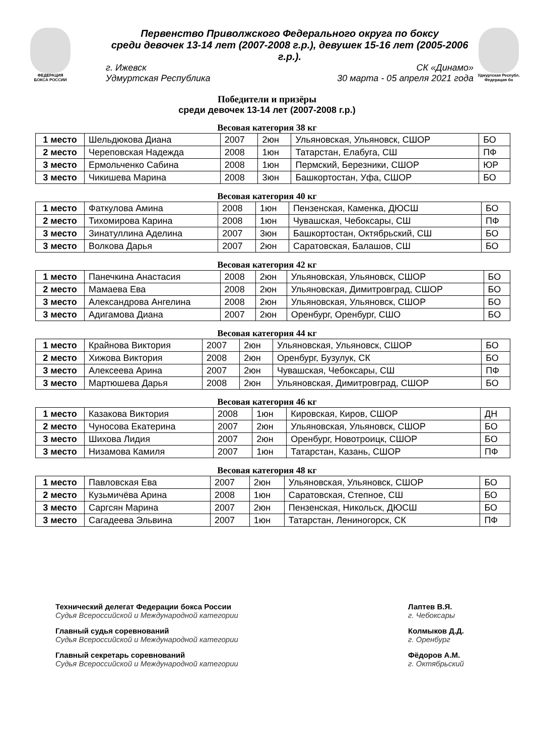ФЕДЕРАЦИЯ
БОКСА РОССИИ
Первенство Приволжского Федерального округа по боксу
среди девочек 13-14 лет (2007-2008 г.р.), девушек 15-16 лет (2005-2006 г.р.).
г. Ижевск СК «Динамо»
Удмуртская Республика 30 марта - 05 апреля 2021 года
Удмуртская Республ.
Федерация бо
Победители и призёры
среди девочек 13-14 лет (2007-2008 г.р.)
Весовая категория 38 кг
| 1 место | Шельдюкова Диана | 2007 | 2юн | Ульяновская, Ульяновск, СШОР | БО |
| 2 место | Череповская Надежда | 2008 | 1юн | Татарстан, Елабуга, СШ | ПФ |
| 3 место | Ермольченко Сабина | 2008 | 1юн | Пермский, Березники, СШОР | ЮР |
| 3 место | Чикишева Марина | 2008 | 3юн | Башкортостан, Уфа, СШОР | БО |
Весовая категория 40 кг
| 1 место | Фаткулова Амина | 2008 | 1юн | Пензенская, Каменка, ДЮСШ | БО |
| 2 место | Тихомирова Карина | 2008 | 1юн | Чувашская, Чебоксары, СШ | ПФ |
| 3 место | Зинатуллина Аделина | 2007 | 3юн | Башкортостан, Октябрьский, СШ | БО |
| 3 место | Волкова Дарья | 2007 | 2юн | Саратовская, Балашов, СШ | БО |
Весовая категория 42 кг
| 1 место | Панечкина Анастасия | 2008 | 2юн | Ульяновская, Ульяновск, СШОР | БО |
| 2 место | Мамаева Ева | 2008 | 2юн | Ульяновская, Димитровград, СШОР | БО |
| 3 место | Александрова Ангелина | 2008 | 2юн | Ульяновская, Ульяновск, СШОР | БО |
| 3 место | Адигамова Диана | 2007 | 2юн | Оренбург, Оренбург, СШО | БО |
Весовая категория 44 кг
| 1 место | Крайнова Виктория | 2007 | 2юн | Ульяновская, Ульяновск, СШОР | БО |
| 2 место | Хижова Виктория | 2008 | 2юн | Оренбург, Бузулук, СК | БО |
| 3 место | Алексеева Арина | 2007 | 2юн | Чувашская, Чебоксары, СШ | ПФ |
| 3 место | Мартюшева Дарья | 2008 | 2юн | Ульяновская, Димитровград, СШОР | БО |
Весовая категория 46 кг
| 1 место | Казакова Виктория | 2008 | 1юн | Кировская, Киров, СШОР | ДН |
| 2 место | Чуносова Екатерина | 2007 | 2юн | Ульяновская, Ульяновск, СШОР | БО |
| 3 место | Шихова Лидия | 2007 | 2юн | Оренбург, Новотроицк, СШОР | БО |
| 3 место | Низамова Камиля | 2007 | 1юн | Татарстан, Казань, СШОР | ПФ |
Весовая категория 48 кг
| 1 место | Павловская Ева | 2007 | 2юн | Ульяновская, Ульяновск, СШОР | БО |
| 2 место | Кузьмичёва Арина | 2008 | 1юн | Саратовская, Степное, СШ | БО |
| 3 место | Саргсян Марина | 2007 | 2юн | Пензенская, Никольск, ДЮСШ | БО |
| 3 место | Сагадеева Эльвина | 2007 | 1юн | Татарстан, Лениногорск, СК | ПФ |
Технический делегат Федерации бокса России
Судья Всероссийской и Международной категории
Главный судья соревнований
Судья Всероссийской и Международной категории
Главный секретарь соревнований
Судья Всероссийской и Международной категории
Лаптев В.Я.
г. Чебоксары
Колмыков Д.Д.
г. Оренбург
Фёдоров А.М.
г. Октябрьский